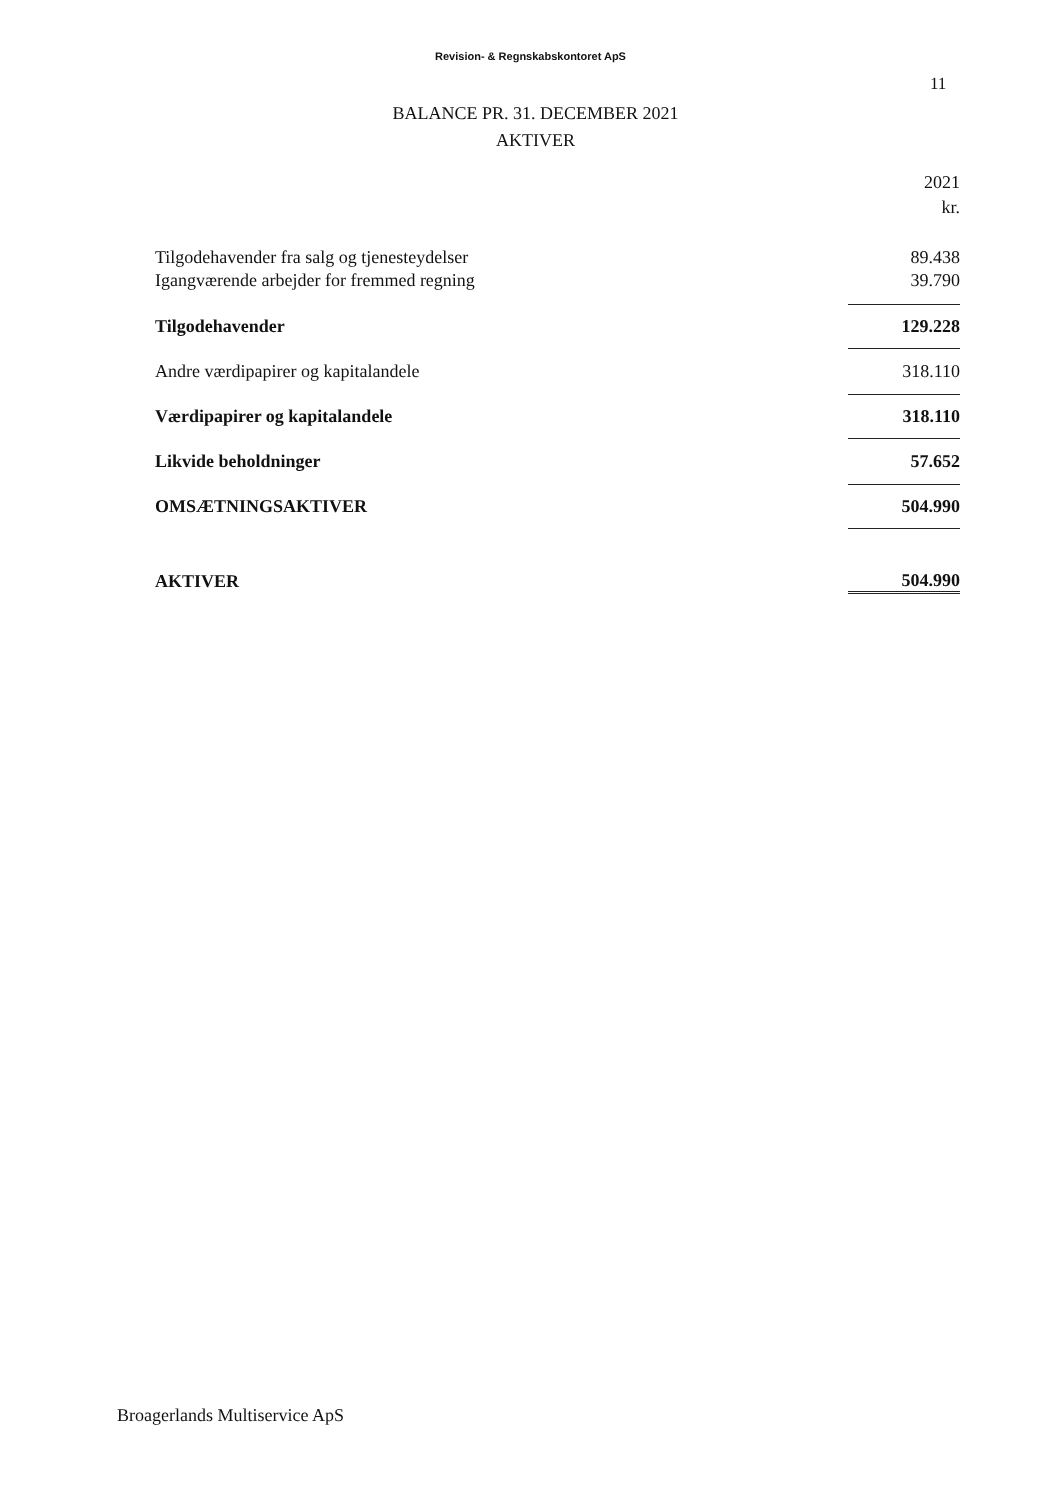Revision- & Regnskabskontoret ApS
11
BALANCE PR. 31. DECEMBER 2021
AKTIVER
| | 2021 |
| | kr. |
| Tilgodehavender fra salg og tjenesteydelser | 89.438 |
| Igangværende arbejder for fremmed regning | 39.790 |
| Tilgodehavender | 129.228 |
| Andre værdipapirer og kapitalandele | 318.110 |
| Værdipapirer og kapitalandele | 318.110 |
| Likvide beholdninger | 57.652 |
| OMSÆTNINGSAKTIVER | 504.990 |
| AKTIVER | 504.990 |
Broagerlands Multiservice ApS